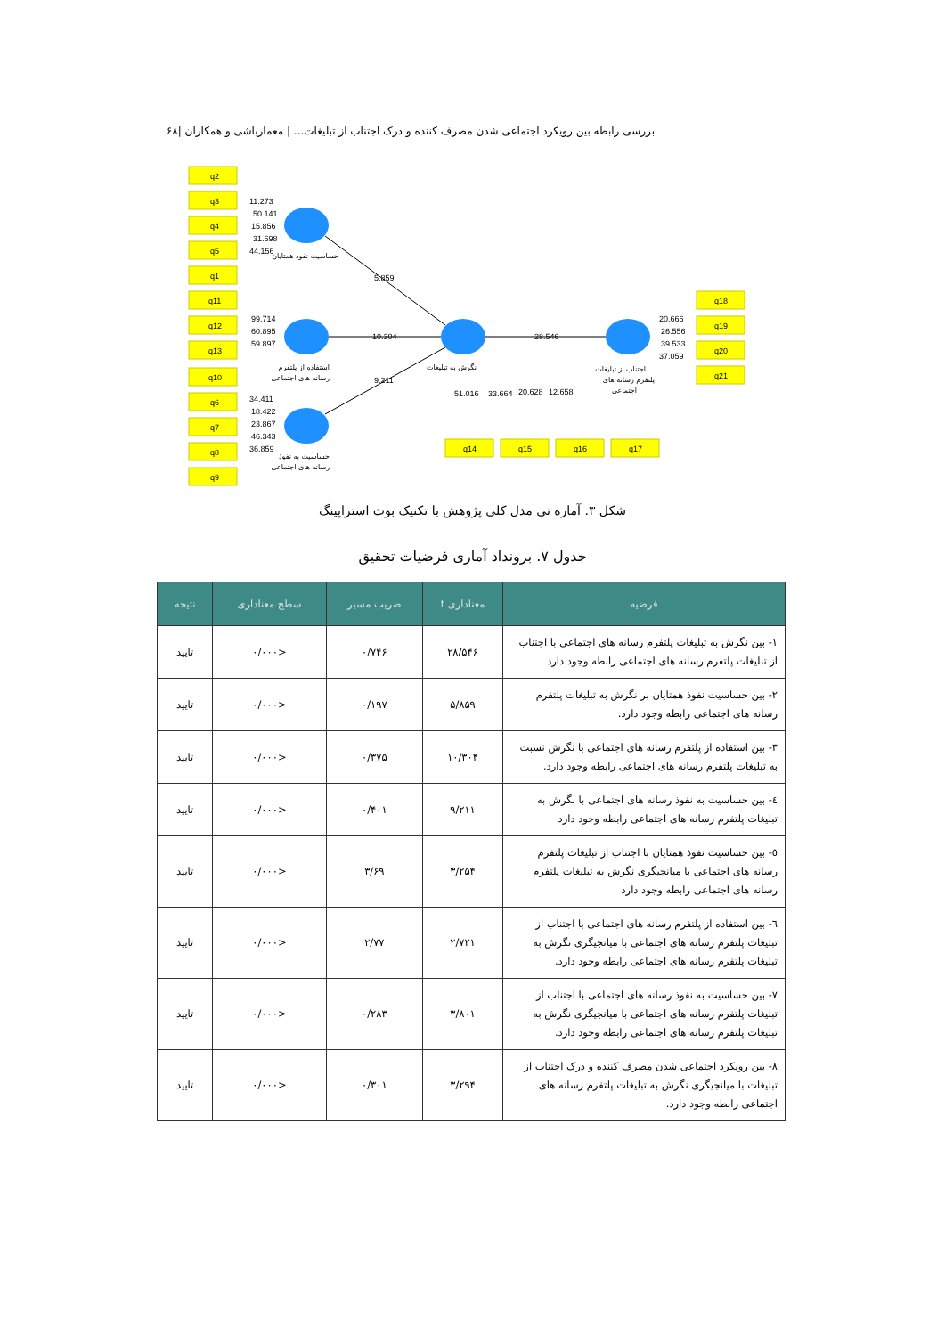بررسی رابطه بین رویکرد اجتماعی شدن مصرف کننده و درک اجتناب از تبلیغات... | معمارباشی و همکاران |۶۸
q2
q3
q4
q5
q1
q11
q12
q13
q10
q6
q7
q8
q9
q18
q19
q20
q21
q14
q15
q16
q17
11.273
50.141
15.856
31.698
44.156
99.714
60.895
59.897
34.411
18.422
23.867
46.343
36.859
5.859
10.304
9.211
28.546
20.666
26.556
39.533
37.059
51.016
33.664
20.628
12.658
حساسیت نفوذ همتایان
استفاده از پلتفرم
رسانه های اجتماعی
حساسیت به نفوذ
رسانه های اجتماعی
نگرش به تبلیغات
اجتناب از تبلیغات
پلتفرم رسانه های
اجتماعی
شکل ۳. آماره تی مدل کلی پژوهش با تکنیک بوت استراپینگ
جدول ۷. برونداد آماری فرضیات تحقیق
| فرضیه | معناداری t | ضریب مسیر | سطح معناداری | نتیجه |
| --- | --- | --- | --- | --- |
| ۱- بین نگرش به تبلیغات پلتفرم رسانه های اجتماعی با اجتناب از تبلیغات پلتفرم رسانه های اجتماعی رابطه وجود دارد | ۲۸/۵۴۶ | ۰/۷۴۶ | <۰/۰۰۰ | تایید |
| ۲- بین حساسیت نفوذ همتایان بر نگرش به تبلیغات پلتفرم رسانه های اجتماعی رابطه وجود دارد. | ۵/۸۵۹ | ۰/۱۹۷ | <۰/۰۰۰ | تایید |
| ۳- بین استفاده از پلتفرم رسانه های اجتماعی با نگرش نسبت به تبلیغات پلتفرم رسانه های اجتماعی رابطه وجود دارد. | ۱۰/۳۰۴ | ۰/۳۷۵ | <۰/۰۰۰ | تایید |
| ٤- بین حساسیت به نفوذ رسانه های اجتماعی با نگرش به تبلیغات پلتفرم رسانه های اجتماعی رابطه وجود دارد | ۹/۲۱۱ | ۰/۴۰۱ | <۰/۰۰۰ | تایید |
| ٥- بین حساسیت نفوذ همتایان با اجتناب از تبلیغات پلتفرم رسانه های اجتماعی با میانجیگری نگرش به تبلیغات پلتفرم رسانه های اجتماعی رابطه وجود دارد | ۳/۲۵۴ | ۳/۶۹ | <۰/۰۰۰ | تایید |
| ٦- بین استفاده از پلتفرم رسانه های اجتماعی با اجتناب از تبلیغات پلتفرم رسانه های اجتماعی با میانجیگری نگرش به تبلیغات پلتفرم رسانه های اجتماعی رابطه وجود دارد. | ۲/۷۲۱ | ۲/۷۷ | <۰/۰۰۰ | تایید |
| ٧- بین حساسیت به نفوذ رسانه های اجتماعی با اجتناب از تبلیغات پلتفرم رسانه های اجتماعی با میانجیگری نگرش به تبلیغات پلتفرم رسانه های اجتماعی رابطه وجود دارد. | ۳/۸۰۱ | ۰/۲۸۳ | <۰/۰۰۰ | تایید |
| ٨- بین رویکرد اجتماعی شدن مصرف کننده و درک اجتناب از تبلیغات با میانجیگری نگرش به تبلیغات پلتفرم رسانه های اجتماعی رابطه وجود دارد. | ۳/۲۹۴ | ۰/۳۰۱ | <۰/۰۰۰ | تایید |